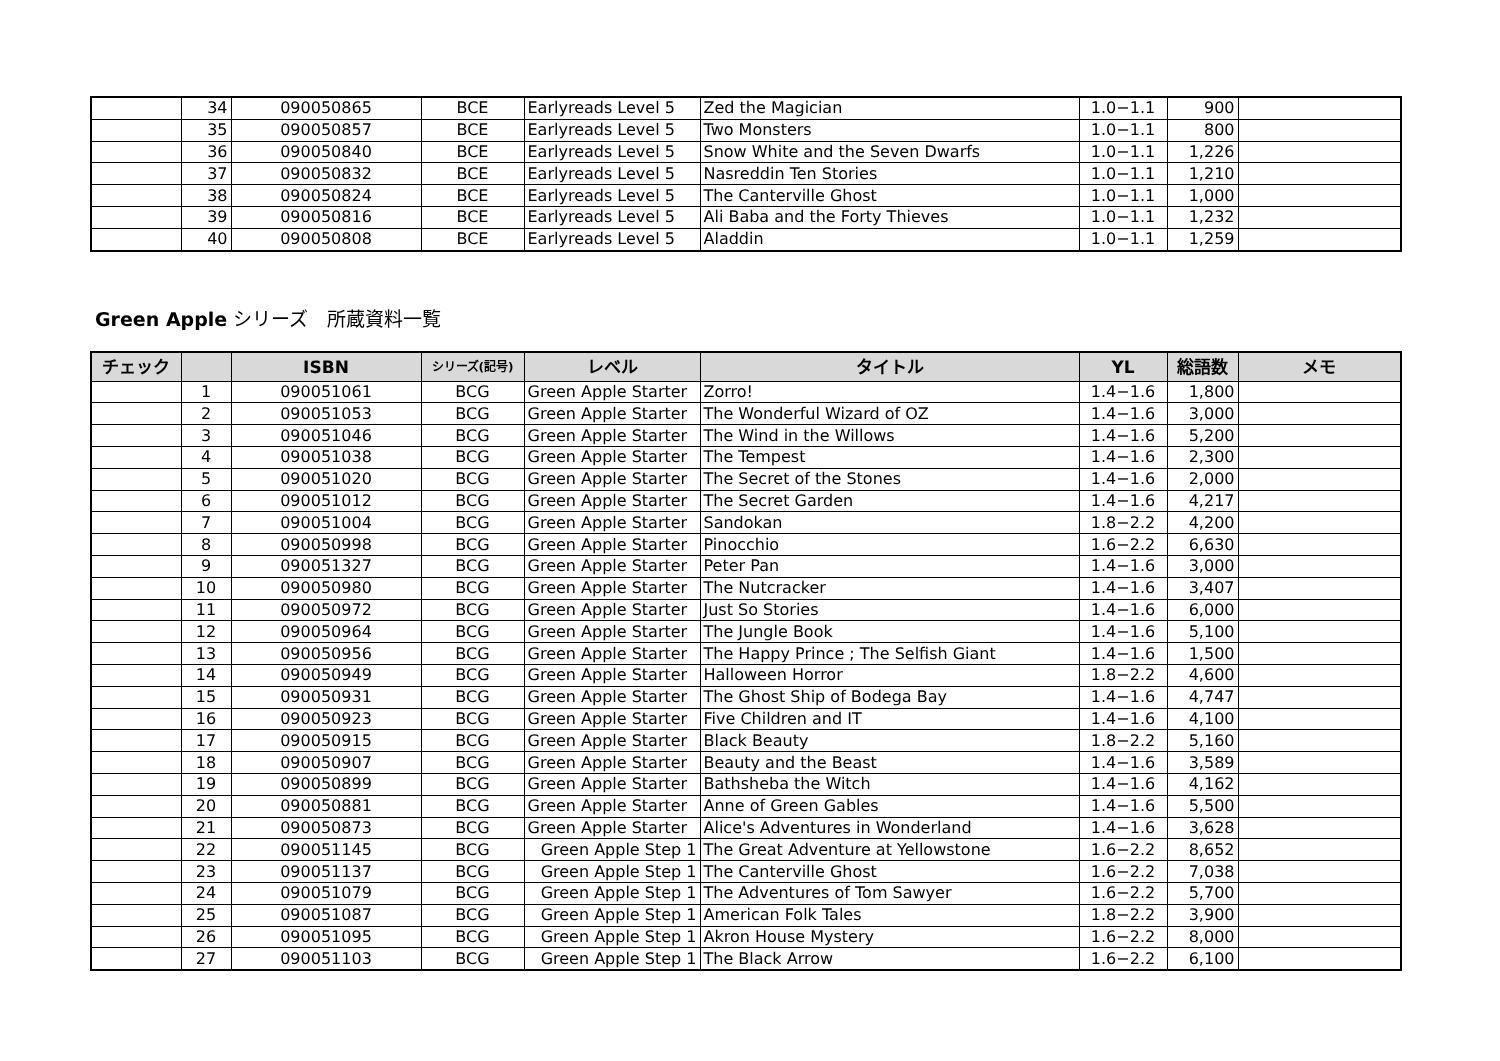| | 34 | 090050865 | BCE | Earlyreads Level 5 | Zed the Magician | 1.0−1.1 | 900 | |
| | 35 | 090050857 | BCE | Earlyreads Level 5 | Two Monsters | 1.0−1.1 | 800 | |
| | 36 | 090050840 | BCE | Earlyreads Level 5 | Snow White and the Seven Dwarfs | 1.0−1.1 | 1,226 | |
| | 37 | 090050832 | BCE | Earlyreads Level 5 | Nasreddin Ten Stories | 1.0−1.1 | 1,210 | |
| | 38 | 090050824 | BCE | Earlyreads Level 5 | The Canterville Ghost | 1.0−1.1 | 1,000 | |
| | 39 | 090050816 | BCE | Earlyreads Level 5 | Ali Baba and the Forty Thieves | 1.0−1.1 | 1,232 | |
| | 40 | 090050808 | BCE | Earlyreads Level 5 | Aladdin | 1.0−1.1 | 1,259 | |
Green Apple シリーズ　所蔵資料一覧
| チェック | | ISBN | シリーズ(記号) | レベル | タイトル | YL | 総語数 | メモ |
| --- | --- | --- | --- | --- | --- | --- | --- | --- |
| | 1 | 090051061 | BCG | Green Apple Starter | Zorro! | 1.4−1.6 | 1,800 | |
| | 2 | 090051053 | BCG | Green Apple Starter | The Wonderful Wizard of OZ | 1.4−1.6 | 3,000 | |
| | 3 | 090051046 | BCG | Green Apple Starter | The Wind in the Willows | 1.4−1.6 | 5,200 | |
| | 4 | 090051038 | BCG | Green Apple Starter | The Tempest | 1.4−1.6 | 2,300 | |
| | 5 | 090051020 | BCG | Green Apple Starter | The Secret of the Stones | 1.4−1.6 | 2,000 | |
| | 6 | 090051012 | BCG | Green Apple Starter | The Secret Garden | 1.4−1.6 | 4,217 | |
| | 7 | 090051004 | BCG | Green Apple Starter | Sandokan | 1.8−2.2 | 4,200 | |
| | 8 | 090050998 | BCG | Green Apple Starter | Pinocchio | 1.6−2.2 | 6,630 | |
| | 9 | 090051327 | BCG | Green Apple Starter | Peter Pan | 1.4−1.6 | 3,000 | |
| | 10 | 090050980 | BCG | Green Apple Starter | The Nutcracker | 1.4−1.6 | 3,407 | |
| | 11 | 090050972 | BCG | Green Apple Starter | Just So Stories | 1.4−1.6 | 6,000 | |
| | 12 | 090050964 | BCG | Green Apple Starter | The Jungle Book | 1.4−1.6 | 5,100 | |
| | 13 | 090050956 | BCG | Green Apple Starter | The Happy Prince ; The Selfish Giant | 1.4−1.6 | 1,500 | |
| | 14 | 090050949 | BCG | Green Apple Starter | Halloween Horror | 1.8−2.2 | 4,600 | |
| | 15 | 090050931 | BCG | Green Apple Starter | The Ghost Ship of Bodega Bay | 1.4−1.6 | 4,747 | |
| | 16 | 090050923 | BCG | Green Apple Starter | Five Children and IT | 1.4−1.6 | 4,100 | |
| | 17 | 090050915 | BCG | Green Apple Starter | Black Beauty | 1.8−2.2 | 5,160 | |
| | 18 | 090050907 | BCG | Green Apple Starter | Beauty and the Beast | 1.4−1.6 | 3,589 | |
| | 19 | 090050899 | BCG | Green Apple Starter | Bathsheba the Witch | 1.4−1.6 | 4,162 | |
| | 20 | 090050881 | BCG | Green Apple Starter | Anne of Green Gables | 1.4−1.6 | 5,500 | |
| | 21 | 090050873 | BCG | Green Apple Starter | Alice's Adventures in Wonderland | 1.4−1.6 | 3,628 | |
| | 22 | 090051145 | BCG | Green Apple Step 1 | The Great Adventure at Yellowstone | 1.6−2.2 | 8,652 | |
| | 23 | 090051137 | BCG | Green Apple Step 1 | The Canterville Ghost | 1.6−2.2 | 7,038 | |
| | 24 | 090051079 | BCG | Green Apple Step 1 | The Adventures of Tom Sawyer | 1.6−2.2 | 5,700 | |
| | 25 | 090051087 | BCG | Green Apple Step 1 | American Folk Tales | 1.8−2.2 | 3,900 | |
| | 26 | 090051095 | BCG | Green Apple Step 1 | Akron House Mystery | 1.6−2.2 | 8,000 | |
| | 27 | 090051103 | BCG | Green Apple Step 1 | The Black Arrow | 1.6−2.2 | 6,100 | |